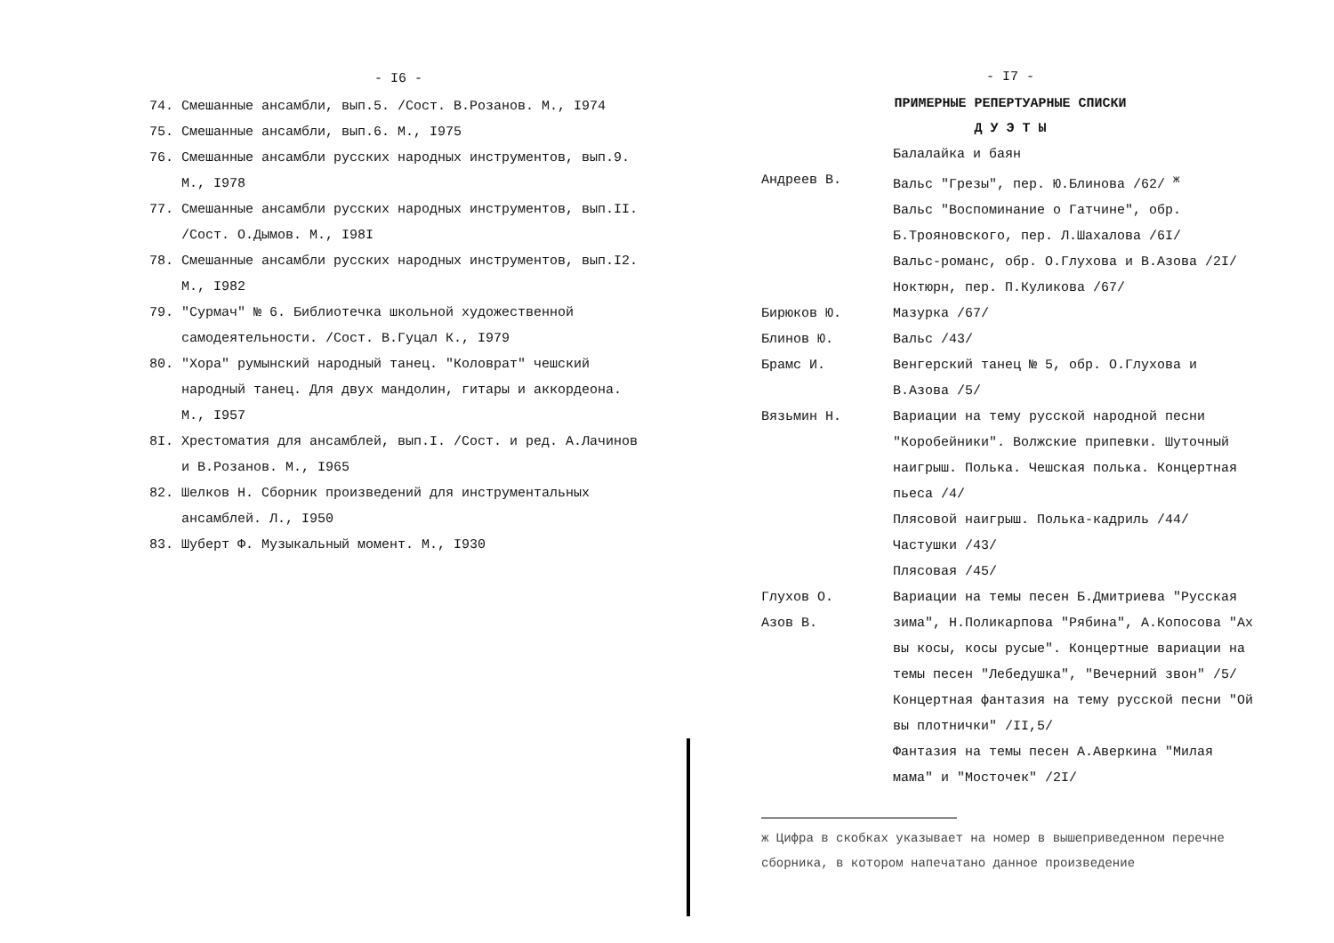- I6 -
74. Смешанные ансамбли, вып.5. /Сост. В.Розанов. М., I974
75. Смешанные ансамбли, вып.6. М., I975
76. Смешанные ансамбли русских народных инструментов, вып.9. М., I978
77. Смешанные ансамбли русских народных инструментов, вып.II. /Сост. О.Дымов. М., I98I
78. Смешанные ансамбли русских народных инструментов, вып.I2. М., I982
79. "Сурмач" № 6. Библиотечка школьной художественной самодеятельности. /Сост. В.Гуцал К., I979
80. "Хора" румынский народный танец. "Коловрат" чешский народный танец. Для двух мандолин, гитары и аккордеона. М., I957
8I. Хрестоматия для ансамблей, вып.I. /Сост. и ред. А.Лачинов и В.Розанов. М., I965
82. Шелков Н. Сборник произведений для инструментальных ансамблей. Л., I950
83. Шуберт Ф. Музыкальный момент. М., I930
- I7 -
ПРИМЕРНЫЕ РЕПЕРТУАРНЫЕ СПИСКИ
Д У Э Т Ы
Балалайка и баян
Андреев В. Вальс "Грезы", пер. Ю.Блинова /62/ <sup>ж</sup>
Вальс "Воспоминание о Гатчине", обр. Б.Трояновского, пер. Л.Шахалова /6I/
Вальс-романс, обр. О.Глухова и В.Азова /2I/
Ноктюрн, пер. П.Куликова /67/
Бирюков Ю. Мазурка /67/
Блинов Ю. Вальс /43/
Брамс И. Венгерский танец № 5, обр. О.Глухова и В.Азова /5/
Вязьмин Н. Вариации на тему русской народной песни "Коробейники". Волжские припевки. Шуточный наигрыш. Полька. Чешская полька. Концертная пьеса /4/
Плясовой наигрыш. Полька-кадриль /44/
Частушки /43/
Плясовая /45/
Глухов О.
Азов В. Вариации на темы песен Б.Дмитриева "Русская зима", Н.Поликарпова "Рябина", А.Копосова "Ах вы косы, косы русые". Концертные вариации на темы песен "Лебедушка", "Вечерний звон" /5/
Концертная фантазия на тему русской песни "Ой вы плотнички" /II,5/
Фантазия на темы песен А.Аверкина "Милая мама" и "Мосточек" /2I/
ж Цифра в скобках указывает на номер в вышеприведенном перечне сборника, в котором напечатано данное произведение